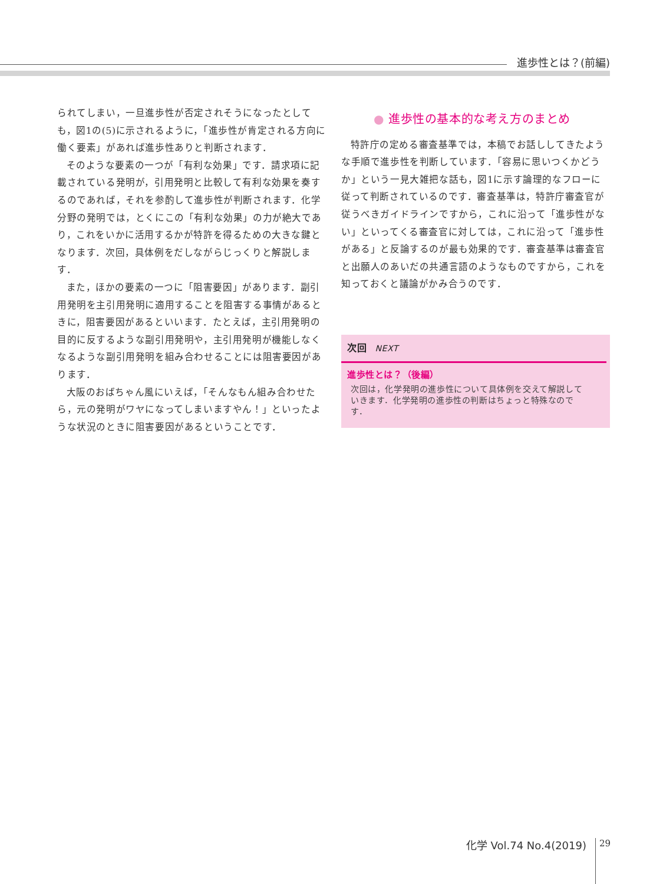進歩性とは？(前編)
られてしまい，一旦進歩性が否定されそうになったとしても，図1の(5)に示されるように，「進歩性が肯定される方向に働く要素」があれば進歩性ありと判断されます．
そのような要素の一つが「有利な効果」です．請求項に記載されている発明が，引用発明と比較して有利な効果を奏するのであれば，それを参酌して進歩性が判断されます．化学分野の発明では，とくにこの「有利な効果」の力が絶大であり，これをいかに活用するかが特許を得るための大きな鍵となります．次回，具体例をだしながらじっくりと解説します．
また，ほかの要素の一つに「阻害要因」があります．副引用発明を主引用発明に適用することを阻害する事情があるときに，阻害要因があるといいます．たとえば，主引用発明の目的に反するような副引用発明や，主引用発明が機能しなくなるような副引用発明を組み合わせることには阻害要因があります．
大阪のおばちゃん風にいえば，「そんなもん組み合わせたら，元の発明がワヤになってしまいますやん！」といったような状況のときに阻害要因があるということです．
● 進歩性の基本的な考え方のまとめ
特許庁の定める審査基準では，本稿でお話ししてきたような手順で進歩性を判断しています．「容易に思いつくかどうか」という一見大雑把な話も，図1に示す論理的なフローに従って判断されているのです．審査基準は，特許庁審査官が従うべきガイドラインですから，これに沿って「進歩性がない」といってくる審査官に対しては，これに沿って「進歩性がある」と反論するのが最も効果的です．審査基準は審査官と出願人のあいだの共通言語のようなものですから，これを知っておくと議論がかみ合うのです．
次回 NEXT
進歩性とは？（後編）
次回は，化学発明の進歩性について具体例を交えて解説していきます．化学発明の進歩性の判断はちょっと特殊なのです．
化学 Vol.74 No.4(2019) 29